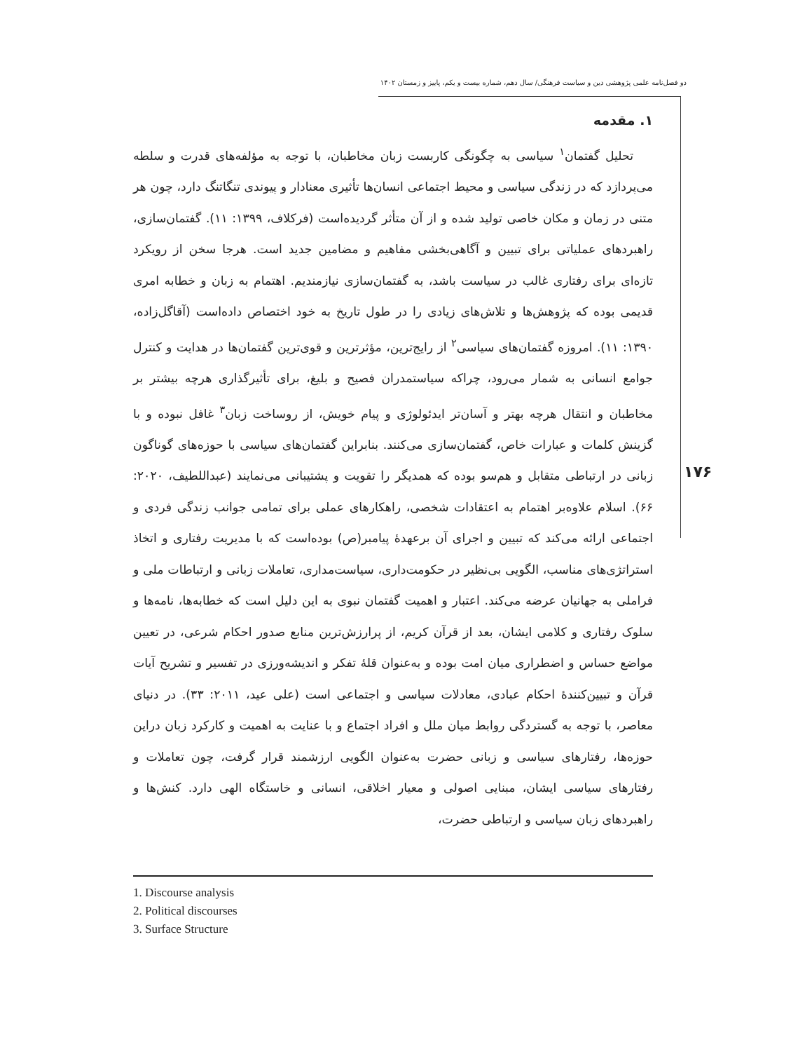دو فصل‌نامه علمی پژوهشی دین و سیاست فرهنگی/ سال دهم، شماره بیست و یکم، پاییز و زمستان ۱۴۰۲
۱. مقدمه
تحلیل گفتمان<sup>۱</sup> سیاسی به چگونگی کاربست زبان مخاطبان، با توجه به مؤلفه‌های قدرت و سلطه می‌پردازد که در زندگی سیاسی و محیط اجتماعی انسان‌ها تأثیری معنادار و پیوندی تنگاتنگ دارد، چون هر متنی در زمان و مکان خاصی تولید شده و از آن متأثر گردیده‌است (فرکلاف، ۱۳۹۹: ۱۱). گفتمان‌سازی، راهبردهای عملیاتی برای تبیین و آگاهی‌بخشی مفاهیم و مضامین جدید است. هرجا سخن از رویکرد تازه‌ای برای رفتاری غالب در سیاست باشد، به گفتمان‌سازی نیازمندیم. اهتمام به زبان و خطابه امری قدیمی بوده که پژوهش‌ها و تلاش‌های زیادی را در طول تاریخ به خود اختصاص داده‌است (آقاگل‌زاده، ۱۳۹۰: ۱۱). امروزه گفتمان‌های سیاسی<sup>۲</sup> از رایج‌ترین، مؤثرترین و قوی‌ترین گفتمان‌ها در هدایت و کنترل جوامع انسانی به شمار می‌رود، چراکه سیاستمدران فصیح و بلیغ، برای تأثیرگذاری هرچه بیشتر بر مخاطبان و انتقال هرچه بهتر و آسان‌تر ایدئولوژی و پیام خویش، از روساخت زبان<sup>۳</sup> غافل نبوده و با گزینش کلمات و عبارات خاص، گفتمان‌سازی می‌کنند. بنابراین گفتمان‌های سیاسی با حوزه‌های گوناگون زبانی در ارتباطی متقابل و هم‌سو بوده که همدیگر را تقویت و پشتیبانی می‌نمایند (عبداللطیف، ۲۰۲۰: ۶۶). اسلام علاوه‌بر اهتمام به اعتقادات شخصی، راهکارهای عملی برای تمامی جوانب زندگی فردی و اجتماعی ارائه می‌کند که تبیین و اجرای آن برعهدهٔ پیامبر(ص) بوده‌است که با مدیریت رفتاری و اتخاذ استراتژی‌های مناسب، الگویی بی‌نظیر در حکومت‌داری، سیاست‌مداری، تعاملات زبانی و ارتباطات ملی و فراملی به جهانیان عرضه می‌کند. اعتبار و اهمیت گفتمان نبوی به این دلیل است که خطابه‌ها، نامه‌ها و سلوک رفتاری و کلامی ایشان، بعد از قرآن کریم، از پرارزش‌ترین منابع صدور احکام شرعی، در تعیین مواضع حساس و اضطراری میان امت بوده و به‌عنوان قلهٔ تفکر و اندیشه‌ورزی در تفسیر و تشریح آیات قرآن و تبیین‌کنندهٔ احکام عبادی، معادلات سیاسی و اجتماعی است (علی عید، ۲۰۱۱: ۳۳). در دنیای معاصر، با توجه به گستردگی روابط میان ملل و افراد اجتماع و با عنایت به اهمیت و کارکرد زبان دراین حوزه‌ها، رفتارهای سیاسی و زبانی حضرت به‌عنوان الگویی ارزشمند قرار گرفت، چون تعاملات و رفتارهای سیاسی ایشان، مبنایی اصولی و معیار اخلاقی، انسانی و خاستگاه الهی دارد. کنش‌ها و راهبردهای زبان سیاسی و ارتباطی حضرت،
۱۷۶
1. Discourse analysis
2. Political discourses
3. Surface Structure